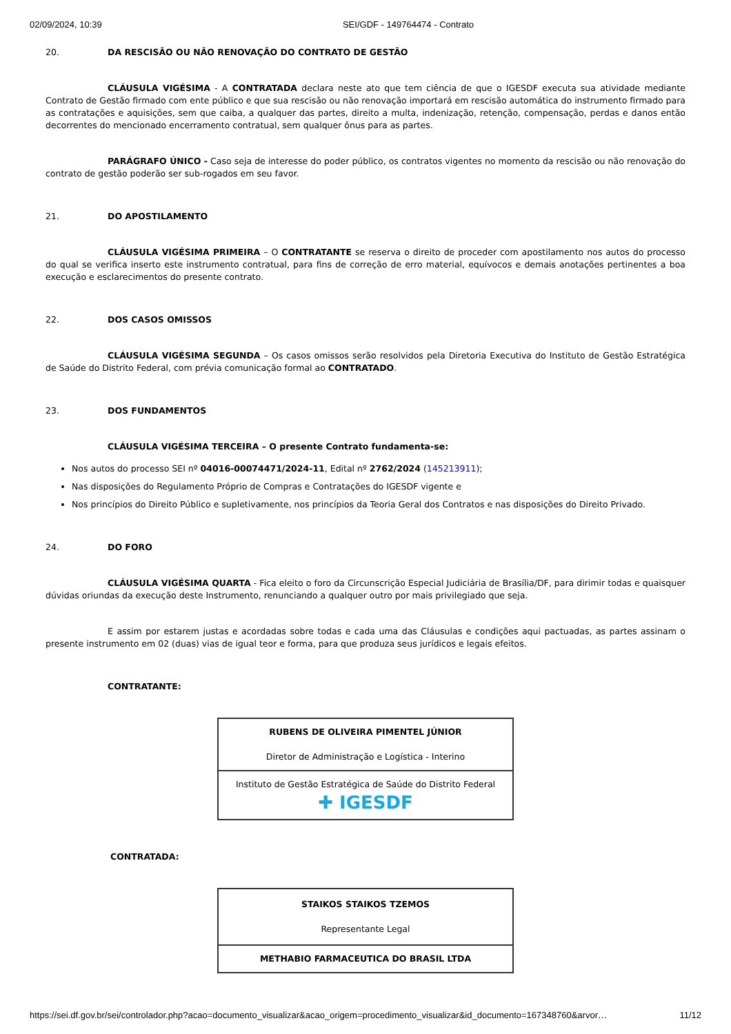02/09/2024, 10:39 SEI/GDF - 149764474 - Contrato
20. DA RESCISÃO OU NÃO RENOVAÇÃO DO CONTRATO DE GESTÃO
CLÁUSULA VIGÉSIMA - A CONTRATADA declara neste ato que tem ciência de que o IGESDF executa sua atividade mediante Contrato de Gestão firmado com ente público e que sua rescisão ou não renovação importará em rescisão automática do instrumento firmado para as contratações e aquisições, sem que caiba, a qualquer das partes, direito a multa, indenização, retenção, compensação, perdas e danos então decorrentes do mencionado encerramento contratual, sem qualquer ônus para as partes.
PARÁGRAFO ÚNICO - Caso seja de interesse do poder público, os contratos vigentes no momento da rescisão ou não renovação do contrato de gestão poderão ser sub-rogados em seu favor.
21. DO APOSTILAMENTO
CLÁUSULA VIGÉSIMA PRIMEIRA – O CONTRATANTE se reserva o direito de proceder com apostilamento nos autos do processo do qual se verifica inserto este instrumento contratual, para fins de correção de erro material, equívocos e demais anotações pertinentes a boa execução e esclarecimentos do presente contrato.
22. DOS CASOS OMISSOS
CLÁUSULA VIGÉSIMA SEGUNDA – Os casos omissos serão resolvidos pela Diretoria Executiva do Instituto de Gestão Estratégica de Saúde do Distrito Federal, com prévia comunicação formal ao CONTRATADO.
23. DOS FUNDAMENTOS
CLÁUSULA VIGÉSIMA TERCEIRA – O presente Contrato fundamenta-se:
Nos autos do processo SEI nº 04016-00074471/2024-11, Edital nº 2762/2024 (145213911);
Nas disposições do Regulamento Próprio de Compras e Contratações do IGESDF vigente e
Nos princípios do Direito Público e supletivamente, nos princípios da Teoria Geral dos Contratos e nas disposições do Direito Privado.
24. DO FORO
CLÁUSULA VIGÉSIMA QUARTA - Fica eleito o foro da Circunscrição Especial Judiciária de Brasília/DF, para dirimir todas e quaisquer dúvidas oriundas da execução deste Instrumento, renunciando a qualquer outro por mais privilegiado que seja.
E assim por estarem justas e acordadas sobre todas e cada uma das Cláusulas e condições aqui pactuadas, as partes assinam o presente instrumento em 02 (duas) vias de igual teor e forma, para que produza seus jurídicos e legais efeitos.
CONTRATANTE:
| RUBENS DE OLIVEIRA PIMENTEL JÚNIOR Diretor de Administração e Logística - Interino |
| Instituto de Gestão Estratégica de Saúde do Distrito Federal ✚ IGESDF |
CONTRATADA:
| STAIKOS STAIKOS TZEMOS Representante Legal |
| METHABIO FARMACEUTICA DO BRASIL LTDA |
https://sei.df.gov.br/sei/controlador.php?acao=documento_visualizar&acao_origem=procedimento_visualizar&id_documento=167348760&arvor… 11/12